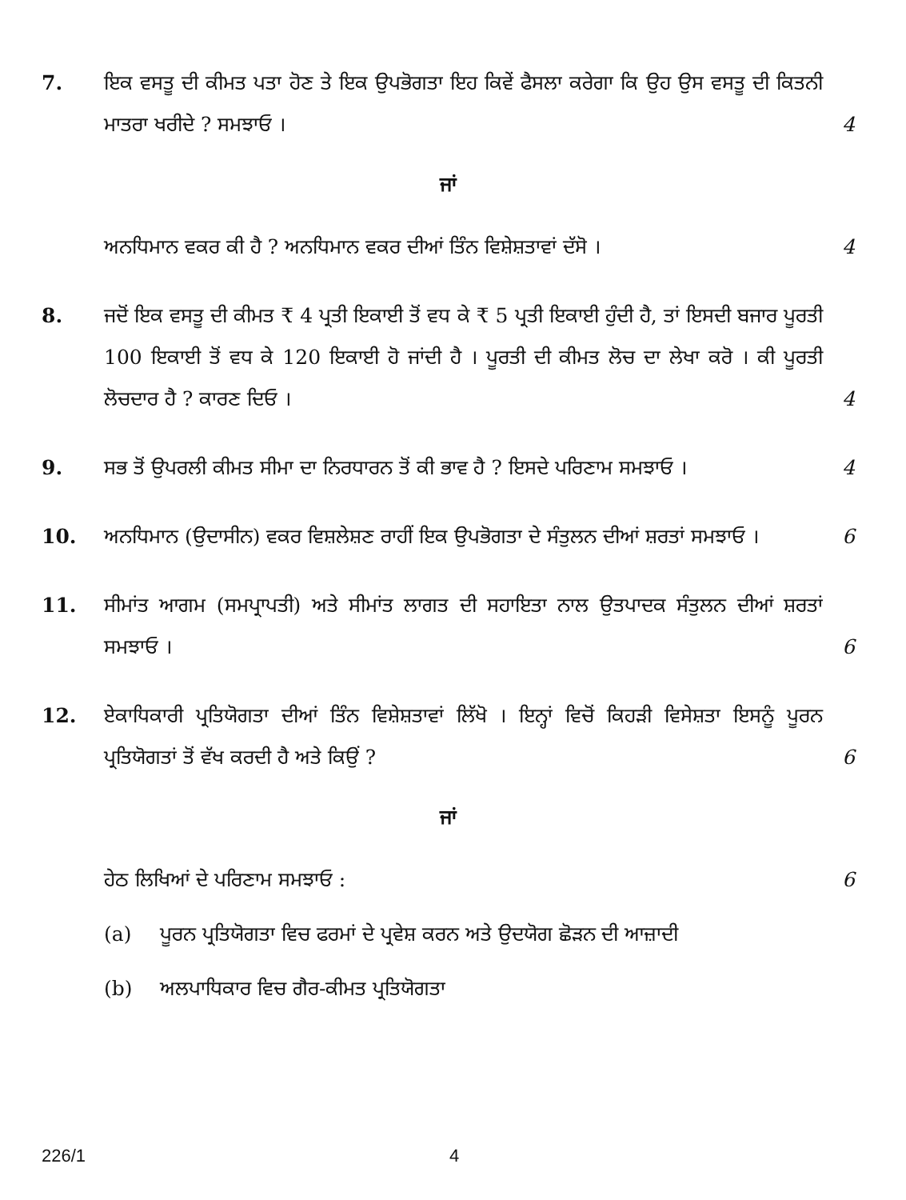7. ਇਕ ਵਸਤੂ ਦੀ ਕੀਮਤ ਪਤਾ ਹੋਣ ਤੇ ਇਕ ਉਪਭੋਗਤਾ ਇਹ ਕਿਵੇਂ ਫੈਸਲਾ ਕਰੇਗਾ ਕਿ ਉਹ ਉਸ ਵਸਤੂ ਦੀ ਕਿਤਨੀ ਮਾਤਰਾ ਖਰੀਦੇ ? ਸਮਝਾਓ ।
4
ਜਾਂ
ਅਨਧਿਮਾਨ ਵਕਰ ਕੀ ਹੈ ? ਅਨਧਿਮਾਨ ਵਕਰ ਦੀਆਂ ਤਿੰਨ ਵਿਸ਼ੇਸ਼ਤਾਵਾਂ ਦੱਸੋ ।
4
8. ਜਦੋਂ ਇਕ ਵਸਤੂ ਦੀ ਕੀਮਤ ₹ 4 ਪ੍ਰਤੀ ਇਕਾਈ ਤੋਂ ਵਧ ਕੇ ₹ 5 ਪ੍ਰਤੀ ਇਕਾਈ ਹੁੰਦੀ ਹੈ, ਤਾਂ ਇਸਦੀ ਬਜਾਰ ਪੂਰਤੀ 100 ਇਕਾਈ ਤੋਂ ਵਧ ਕੇ 120 ਇਕਾਈ ਹੋ ਜਾਂਦੀ ਹੈ । ਪੂਰਤੀ ਦੀ ਕੀਮਤ ਲੋਚ ਦਾ ਲੇਖਾ ਕਰੋ । ਕੀ ਪੂਰਤੀ ਲੋਚਦਾਰ ਹੈ ? ਕਾਰਣ ਦਿਓ ।
4
9. ਸਭ ਤੋਂ ਉਪਰਲੀ ਕੀਮਤ ਸੀਮਾ ਦਾ ਨਿਰਧਾਰਨ ਤੋਂ ਕੀ ਭਾਵ ਹੈ ? ਇਸਦੇ ਪਰਿਣਾਮ ਸਮਝਾਓ ।
4
10. ਅਨਧਿਮਾਨ (ਉਦਾਸੀਨ) ਵਕਰ ਵਿਸ਼ਲੇਸ਼ਣ ਰਾਹੀਂ ਇਕ ਉਪਭੋਗਤਾ ਦੇ ਸੰਤੁਲਨ ਦੀਆਂ ਸ਼ਰਤਾਂ ਸਮਝਾਓ ।
6
11. ਸੀਮਾਂਤ ਆਗਮ (ਸਮਪ੍ਰਾਪਤੀ) ਅਤੇ ਸੀਮਾਂਤ ਲਾਗਤ ਦੀ ਸਹਾਇਤਾ ਨਾਲ ਉਤਪਾਦਕ ਸੰਤੁਲਨ ਦੀਆਂ ਸ਼ਰਤਾਂ ਸਮਝਾਓ ।
6
12. ਏਕਾਧਿਕਾਰੀ ਪ੍ਰਤਿਯੋਗਤਾ ਦੀਆਂ ਤਿੰਨ ਵਿਸ਼ੇਸ਼ਤਾਵਾਂ ਲਿੱਖੋ । ਇਨ੍ਹਾਂ ਵਿਚੋਂ ਕਿਹੜੀ ਵਿਸੇਸ਼ਤਾ ਇਸਨੂੰ ਪੂਰਨ ਪ੍ਰਤਿਯੋਗਤਾਂ ਤੋਂ ਵੱਖ ਕਰਦੀ ਹੈ ਅਤੇ ਕਿਉਂ ?
6
ਜਾਂ
ਹੇਠ ਲਿਖਿਆਂ ਦੇ ਪਰਿਣਾਮ ਸਮਝਾਓ : 6
(a) ਪੂਰਨ ਪ੍ਰਤਿਯੋਗਤਾ ਵਿਚ ਫਰਮਾਂ ਦੇ ਪ੍ਰਵੇਸ਼ ਕਰਨ ਅਤੇ ਉਦਯੋਗ ਛੋੜਨ ਦੀ ਆਜ਼ਾਦੀ
(b) ਅਲਪਾਧਿਕਾਰ ਵਿਚ ਗੈਰ-ਕੀਮਤ ਪ੍ਰਤਿਯੋਗਤਾ
226/1 4